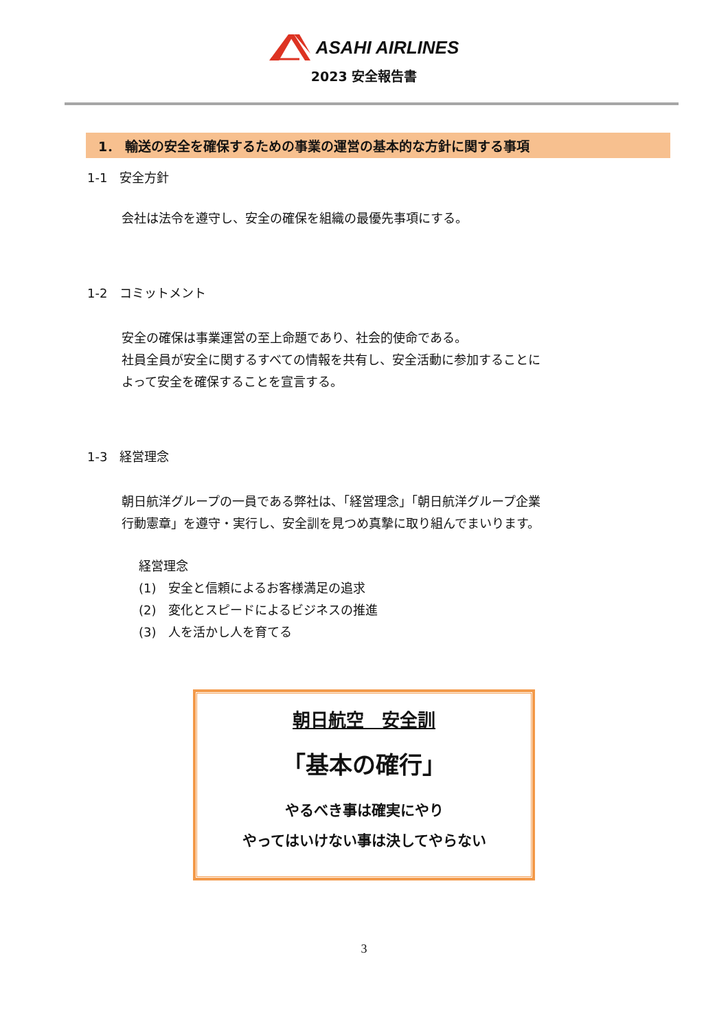ASAHI AIRLINES
2023 安全報告書
1． 輸送の安全を確保するための事業の運営の基本的な方針に関する事項
1-1　安全方針
会社は法令を遵守し、安全の確保を組織の最優先事項にする。
1-2　コミットメント
安全の確保は事業運営の至上命題であり、社会的使命である。
社員全員が安全に関するすべての情報を共有し、安全活動に参加することに
よって安全を確保することを宣言する。
1-3　経営理念
朝日航洋グループの一員である弊社は、「経営理念」「朝日航洋グループ企業
行動憲章」を遵守・実行し、安全訓を見つめ真摯に取り組んでまいります。
経営理念
(1)　安全と信頼によるお客様満足の追求
(2)　変化とスピードによるビジネスの推進
(3)　人を活かし人を育てる
朝日航空　安全訓
「基本の確行」
やるべき事は確実にやり
やってはいけない事は決してやらない
3